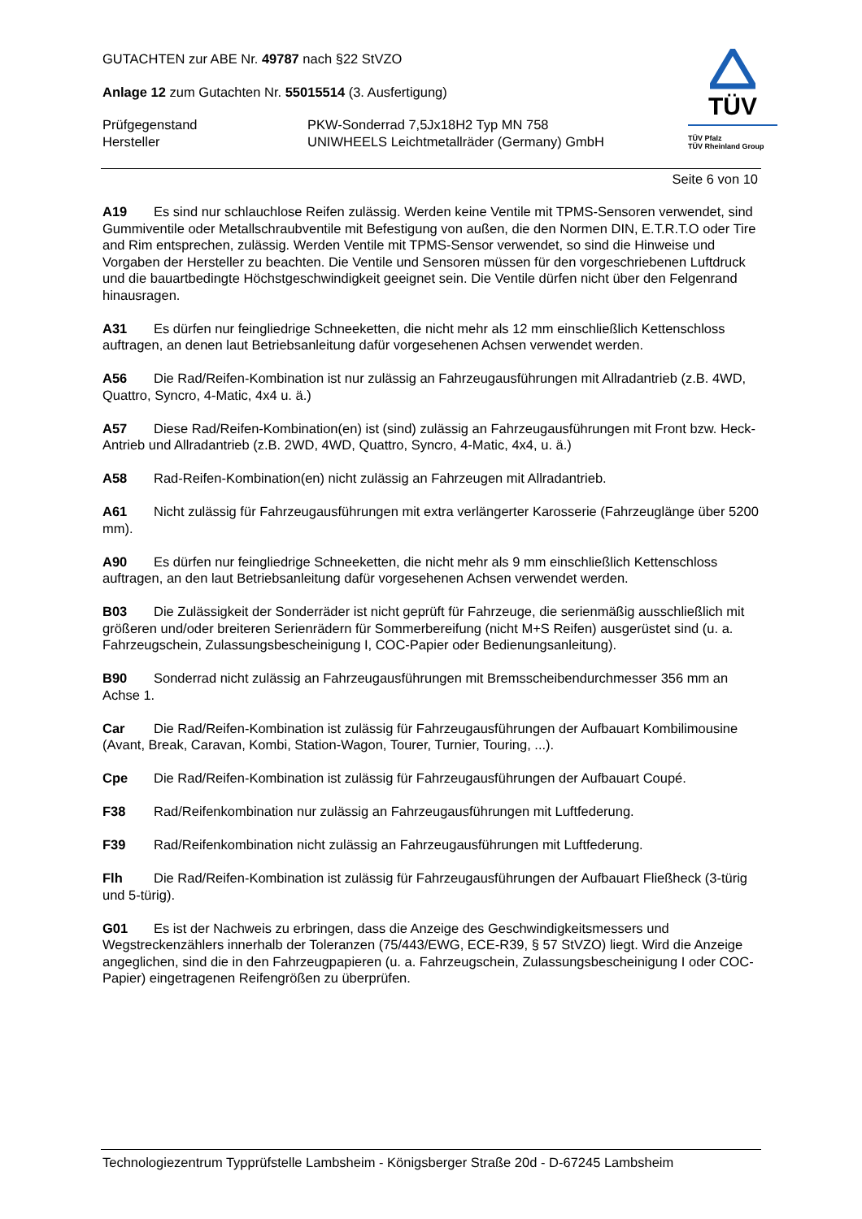GUTACHTEN zur ABE Nr. 49787 nach §22 StVZO
Anlage 12 zum Gutachten Nr. 55015514 (3. Ausfertigung)
Prüfgegenstand PKW-Sonderrad 7,5Jx18H2 Typ MN 758
Hersteller UNIWHEELS Leichtmetallräder (Germany) GmbH
TÜV
TÜV Pfalz
TÜV Rheinland Group
Seite 6 von 10
A19 Es sind nur schlauchlose Reifen zulässig. Werden keine Ventile mit TPMS-Sensoren verwendet, sind Gummiventile oder Metallschraubventile mit Befestigung von außen, die den Normen DIN, E.T.R.T.O oder Tire and Rim entsprechen, zulässig. Werden Ventile mit TPMS-Sensor verwendet, so sind die Hinweise und Vorgaben der Hersteller zu beachten. Die Ventile und Sensoren müssen für den vorgeschriebenen Luftdruck und die bauartbedingte Höchstgeschwindigkeit geeignet sein. Die Ventile dürfen nicht über den Felgenrand hinausragen.
A31 Es dürfen nur feingliedrige Schneeketten, die nicht mehr als 12 mm einschließlich Kettenschloss auftragen, an denen laut Betriebsanleitung dafür vorgesehenen Achsen verwendet werden.
A56 Die Rad/Reifen-Kombination ist nur zulässig an Fahrzeugausführungen mit Allradantrieb (z.B. 4WD, Quattro, Syncro, 4-Matic, 4x4 u. ä.)
A57 Diese Rad/Reifen-Kombination(en) ist (sind) zulässig an Fahrzeugausführungen mit Front bzw. Heck-Antrieb und Allradantrieb (z.B. 2WD, 4WD, Quattro, Syncro, 4-Matic, 4x4, u. ä.)
A58 Rad-Reifen-Kombination(en) nicht zulässig an Fahrzeugen mit Allradantrieb.
A61 Nicht zulässig für Fahrzeugausführungen mit extra verlängerter Karosserie (Fahrzeuglänge über 5200 mm).
A90 Es dürfen nur feingliedrige Schneeketten, die nicht mehr als 9 mm einschließlich Kettenschloss auftragen, an den laut Betriebsanleitung dafür vorgesehenen Achsen verwendet werden.
B03 Die Zulässigkeit der Sonderräder ist nicht geprüft für Fahrzeuge, die serienmäßig ausschließlich mit größeren und/oder breiteren Serienrädern für Sommerbereifung (nicht M+S Reifen) ausgerüstet sind (u. a. Fahrzeugschein, Zulassungsbescheinigung I, COC-Papier oder Bedienungsanleitung).
B90 Sonderrad nicht zulässig an Fahrzeugausführungen mit Bremsscheibendurchmesser 356 mm an Achse 1.
Car Die Rad/Reifen-Kombination ist zulässig für Fahrzeugausführungen der Aufbauart Kombilimousine (Avant, Break, Caravan, Kombi, Station-Wagon, Tourer, Turnier, Touring, ...).
Cpe Die Rad/Reifen-Kombination ist zulässig für Fahrzeugausführungen der Aufbauart Coupé.
F38 Rad/Reifenkombination nur zulässig an Fahrzeugausführungen mit Luftfederung.
F39 Rad/Reifenkombination nicht zulässig an Fahrzeugausführungen mit Luftfederung.
Flh Die Rad/Reifen-Kombination ist zulässig für Fahrzeugausführungen der Aufbauart Fließheck (3-türig und 5-türig).
G01 Es ist der Nachweis zu erbringen, dass die Anzeige des Geschwindigkeitsmessers und Wegstreckenzählers innerhalb der Toleranzen (75/443/EWG, ECE-R39, § 57 StVZO) liegt. Wird die Anzeige angeglichen, sind die in den Fahrzeugpapieren (u. a. Fahrzeugschein, Zulassungsbescheinigung I oder COC-Papier) eingetragenen Reifengrößen zu überprüfen.
Technologiezentrum Typprüfstelle Lambsheim - Königsberger Straße 20d - D-67245 Lambsheim